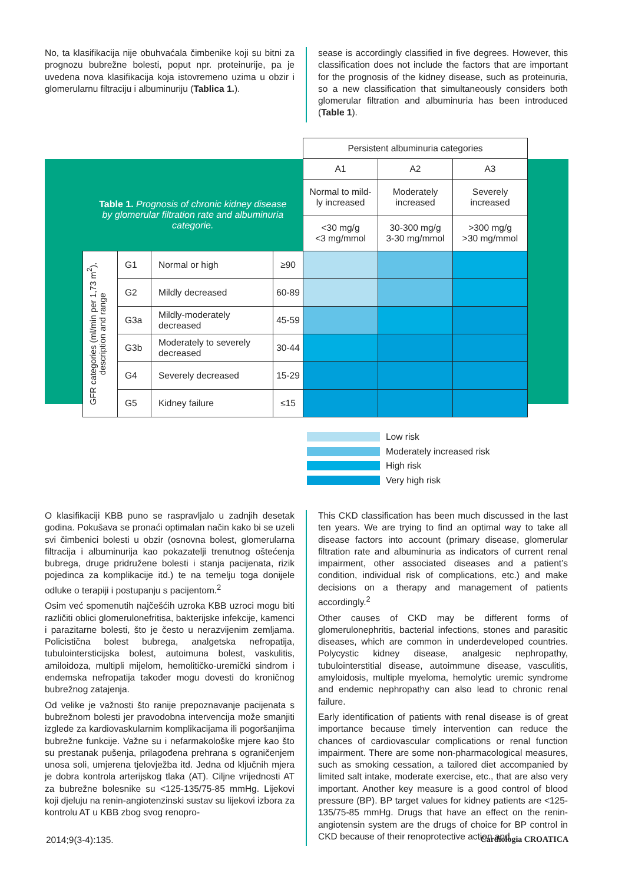No, ta klasifikacija nije obuhvaćala čimbenike koji su bitni za prognozu bubrežne bolesti, poput npr. proteinurije, pa je uvedena nova klasifikacija koja istovremeno uzima u obzir i glomerularnu filtraciju i albuminuriju (Tablica 1.).
sease is accordingly classified in five degrees. However, this classification does not include the factors that are important for the prognosis of the kidney disease, such as proteinuria, so a new classification that simultaneously considers both glomerular filtration and albuminuria has been introduced (Table 1).
| | | | | Persistent albuminuria categories | | |
| | | | | A1 | A2 | A3 |
| Table 1. Prognosis of chronic kidney disease by glomerular filtration rate and albuminuria categorie. | | | | Normal to mild- ly increased | Moderately increased | Severely increased |
| | | | | <30 mg/g <3 mg/mmol | 30-300 mg/g 3-30 mg/mmol | >300 mg/g >30 mg/mmol |
| GFR categories (ml/min per 1,73 m<sup>2</sup>), description and range | G1 | Normal or high | ≥90 | | | |
| | G2 | Mildly decreased | 60-89 | | | |
| | G3a | Mildly-moderately decreased | 45-59 | | | |
| | G3b | Moderately to severely decreased | 30-44 | | | |
| | G4 | Severely decreased | 15-29 | | | |
| | G5 | Kidney failure | ≤15 | | | |
Low risk
Moderately increased risk
High risk
Very high risk
O klasifikaciji KBB puno se raspravljalo u zadnjih desetak godina. Pokušava se pronaći optimalan način kako bi se uzeli svi čimbenici bolesti u obzir (osnovna bolest, glomerularna filtracija i albuminurija kao pokazatelji trenutnog oštećenja bubrega, druge pridružene bolesti i stanja pacijenata, rizik pojedinca za komplikacije itd.) te na temelju toga donijele odluke o terapiji i postupanju s pacijentom.<sup>2</sup>
Osim već spomenutih najčešćih uzroka KBB uzroci mogu biti različiti oblici glomerulonefritisa, bakterijske infekcije, kamenci i parazitarne bolesti, što je često u nerazvijenim zemljama. Policistična bolest bubrega, analgetska nefropatija, tubulointersticijska bolest, autoimuna bolest, vaskulitis, amiloidoza, multipli mijelom, hemolitičko-uremički sindrom i endemska nefropatija također mogu dovesti do kroničnog bubrežnog zatajenja.
Od velike je važnosti što ranije prepoznavanje pacijenata s bubrežnom bolesti jer pravodobna intervencija može smanjiti izglede za kardiovaskularnim komplikacijama ili pogoršanjima bubrežne funkcije. Važne su i nefarmakološke mjere kao što su prestanak pušenja, prilagođena prehrana s ograničenjem unosa soli, umjerena tjelovježba itd. Jedna od ključnih mjera je dobra kontrola arterijskog tlaka (AT). Ciljne vrijednosti AT za bubrežne bolesnike su <125-135/75-85 mmHg. Lijekovi koji djeluju na renin-angiotenzinski sustav su lijekovi izbora za kontrolu AT u KBB zbog svog renopro-
This CKD classification has been much discussed in the last ten years. We are trying to find an optimal way to take all disease factors into account (primary disease, glomerular filtration rate and albuminuria as indicators of current renal impairment, other associated diseases and a patient’s condition, individual risk of complications, etc.) and make decisions on a therapy and management of patients accordingly.<sup>2</sup>
Other causes of CKD may be different forms of glomerulonephritis, bacterial infections, stones and parasitic diseases, which are common in underdeveloped countries. Polycystic kidney disease, analgesic nephropathy, tubulointerstitial disease, autoimmune disease, vasculitis, amyloidosis, multiple myeloma, hemolytic uremic syndrome and endemic nephropathy can also lead to chronic renal failure.
Early identification of patients with renal disease is of great importance because timely intervention can reduce the chances of cardiovascular complications or renal function impairment. There are some non-pharmacological measures, such as smoking cessation, a tailored diet accompanied by limited salt intake, moderate exercise, etc., that are also very important. Another key measure is a good control of blood pressure (BP). BP target values for kidney patients are <125-135/75-85 mmHg. Drugs that have an effect on the renin-angiotensin system are the drugs of choice for BP control in CKD because of their renoprotective action and
2014;9(3-4):135. Cardiologia CROATICA